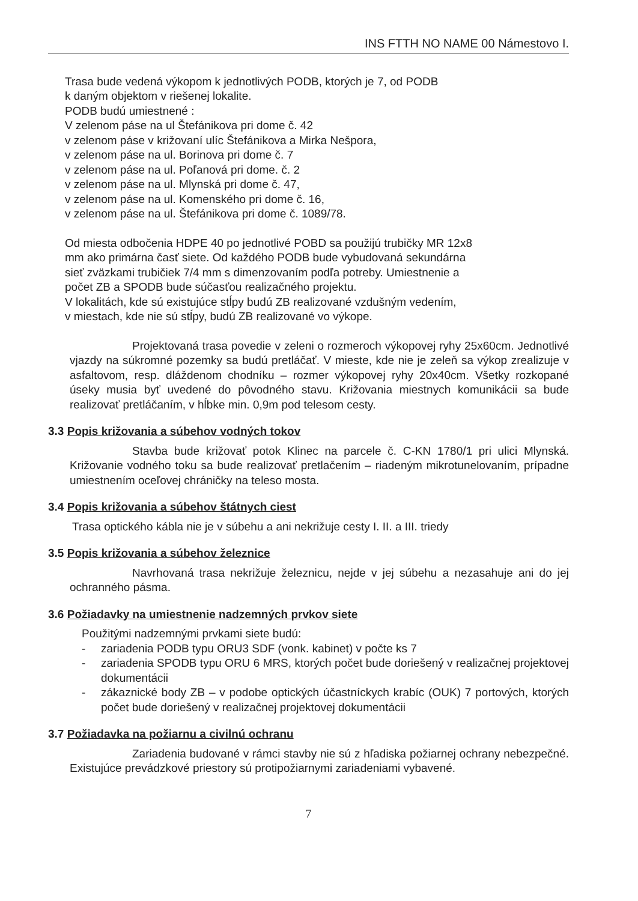INS FTTH NO NAME 00 Námestovo I.
Trasa bude vedená výkopom k jednotlivých PODB, ktorých je 7, od PODB
k daným objektom v riešenej lokalite.
PODB budú umiestnené :
V zelenom páse na ul Štefánikova pri dome č. 42
v zelenom páse v križovaní ulíc Štefánikova a Mirka Nešpora,
v zelenom páse na ul. Borinova pri dome č. 7
v zelenom páse na ul. Poľanová pri dome. č. 2
v zelenom páse na ul. Mlynská pri dome č. 47,
v zelenom páse na ul. Komenského pri dome č. 16,
v zelenom páse na ul. Štefánikova pri dome č. 1089/78.
Od miesta odbočenia HDPE 40 po jednotlivé POBD sa použijú trubičky MR 12x8
mm ako primárna časť siete. Od každého PODB bude vybudovaná sekundárna
sieť zväzkami trubičiek 7/4 mm s dimenzovaním podľa potreby. Umiestnenie a
počet ZB a SPODB bude súčasťou realizačného projektu.
V lokalitách, kde sú existujúce stĺpy budú ZB realizované vzdušným vedením,
v miestach, kde nie sú stĺpy, budú ZB realizované vo výkope.
Projektovaná trasa povedie v zeleni o rozmeroch výkopovej ryhy 25x60cm. Jednotlivé vjazdy na súkromné pozemky sa budú pretláčať. V mieste, kde nie je zeleň sa výkop zrealizuje v asfaltovom, resp. dláždenom chodníku – rozmer výkopovej ryhy 20x40cm. Všetky rozkopané úseky musia byť uvedené do pôvodného stavu. Križovania miestnych komunikácii sa bude realizovať pretláčaním, v hĺbke min. 0,9m pod telesom cesty.
3.3 Popis križovania a súbehov vodných tokov
Stavba bude križovať potok Klinec na parcele č. C-KN 1780/1 pri ulici Mlynská. Križovanie vodného toku sa bude realizovať pretlačením – riadeným mikrotunelovaním, prípadne umiestnením oceľovej chráničky na teleso mosta.
3.4 Popis križovania a súbehov štátnych ciest
Trasa optického kábla nie je v súbehu a ani nekrižuje cesty I. II. a III. triedy
3.5 Popis križovania a súbehov železnice
Navrhovaná trasa nekrižuje železnicu, nejde v jej súbehu a nezasahuje ani do jej ochranného pásma.
3.6 Požiadavky na umiestnenie nadzemných prvkov siete
Použitými nadzemnými prvkami siete budú:
- zariadenia PODB typu ORU3 SDF (vonk. kabinet) v počte ks 7
- zariadenia SPODB typu ORU 6 MRS, ktorých počet bude doriešený v realizačnej projektovej dokumentácii
- zákaznické body ZB – v podobe optických účastníckych krabíc (OUK) 7 portových, ktorých počet bude doriešený v realizačnej projektovej dokumentácii
3.7 Požiadavka na požiarnu a civilnú ochranu
Zariadenia budované v rámci stavby nie sú z hľadiska požiarnej ochrany nebezpečné. Existujúce prevádzkové priestory sú protipožiarnymi zariadeniami vybavené.
7